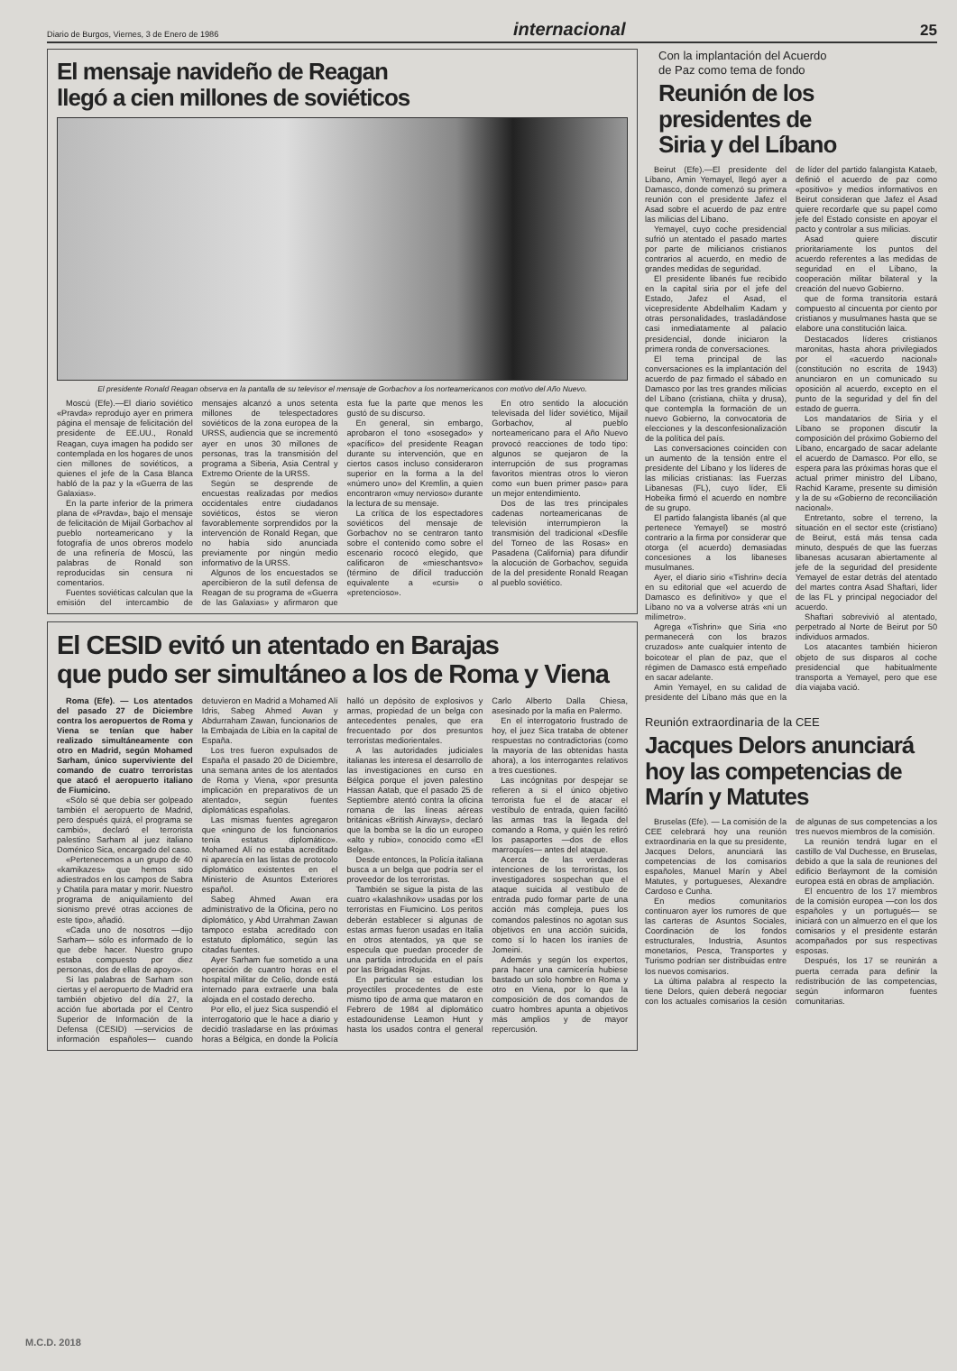Diario de Burgos, Viernes, 3 de Enero de 1986 internacional 25
El mensaje navideño de Reagan
llegó a cien millones de soviéticos
El presidente Ronald Reagan observa en la pantalla de su televisor el mensaje de Gorbachov a los norteamericanos con motivo del Año Nuevo.
Moscú (Efe).—El diario soviético «Pravda» reprodujo ayer en primera página el mensaje de felicitación del presidente de EE.UU., Ronald Reagan, cuya imagen ha podido ser contemplada en los hogares de unos cien millones de soviéticos, a quienes el jefe de la Casa Blanca habló de la paz y la «Guerra de las Galaxias».
En la parte inferior de la primera plana de «Pravda», bajo el mensaje de felicitación de Mijail Gorbachov al pueblo norteamericano y la fotografía de unos obreros modelo de una refinería de Moscú, las palabras de Ronald son reproducidas sin censura ni comentarios.
Fuentes soviéticas calculan que la emisión del intercambio de mensajes alcanzó a unos setenta millones de telespectadores soviéticos de la zona europea de la URSS, audiencia que se incrementó ayer en unos 30 millones de personas, tras la transmisión del programa a Siberia, Asia Central y Extremo Oriente de la URSS.
Según se desprende de encuestas realizadas por medios occidentales entre ciudadanos soviéticos, éstos se vieron favorablemente sorprendidos por la intervención de Ronald Regan, que no había sido anunciada previamente por ningún medio informativo de la URSS.
Algunos de los encuestados se apercibieron de la sutil defensa de Reagan de su programa de «Guerra de las Galaxias» y afirmaron que esta fue la parte que menos les gustó de su discurso.
En general, sin embargo, aprobaron el tono «sosegado» y «pacífico» del presidente Reagan durante su intervención, que en ciertos casos incluso consideraron superior en la forma a la del «número uno» del Kremlin, a quien encontraron «muy nervioso» durante la lectura de su mensaje.
La crítica de los espectadores soviéticos del mensaje de Gorbachov no se centraron tanto sobre el contenido como sobre el escenario rococó elegido, que calificaron de «mieschantsvo» (término de difícil traducción equivalente a «cursi» o «pretencioso».
En otro sentido la alocución televisada del líder soviético, Mijail Gorbachov, al pueblo norteamericano para el Año Nuevo provocó reacciones de todo tipo: algunos se quejaron de la interrupción de sus programas favoritos mientras otros lo vieron como «un buen primer paso» para un mejor entendimiento.
Dos de las tres principales cadenas norteamericanas de televisión interrumpieron la transmisión del tradicional «Desfile del Torneo de las Rosas» en Pasadena (California) para difundir la alocución de Gorbachov, seguida de la del presidente Ronald Reagan al pueblo soviético.
El CESID evitó un atentado en Barajas
que pudo ser simultáneo a los de Roma y Viena
Roma (Efe). — Los atentados del pasado 27 de Diciembre contra los aeropuertos de Roma y Viena se tenían que haber realizado simultáneamente con otro en Madrid, según Mohamed Sarham, único superviviente del comando de cuatro terroristas que atacó el aeropuerto italiano de Fiumicino.
«Sólo sé que debía ser golpeado también el aeropuerto de Madrid, pero después quizá, el programa se cambió», declaró el terrorista palestino Sarham al juez italiano Doménico Sica, encargado del caso.
«Pertenecemos a un grupo de 40 «kamikazes» que hemos sido adiestrados en los campos de Sabra y Chatila para matar y morir. Nuestro programa de aniquilamiento del sionismo prevé otras acciones de este tipo», añadió.
«Cada uno de nosotros —dijo Sarham— sólo es informado de lo que debe hacer. Nuestro grupo estaba compuesto por diez personas, dos de ellas de apoyo».
Si las palabras de Sarham son ciertas y el aeropuerto de Madrid era también objetivo del día 27, la acción fue abortada por el Centro Superior de Información de la Defensa (CESID) —servicios de información españoles— cuando detuvieron en Madrid a Mohamed Alí Idris, Sabeg Ahmed Awan y Abdurraham Zawan, funcionarios de la Embajada de Libia en la capital de España.
Los tres fueron expulsados de España el pasado 20 de Diciembre, una semana antes de los atentados de Roma y Viena, «por presunta implicación en preparativos de un atentado», según fuentes diplomáticas españolas.
Las mismas fuentes agregaron que «ninguno de los funcionarios tenía estatus diplomático». Mohamed Alí no estaba acreditado ni aparecía en las listas de protocolo diplomático existentes en el Ministerio de Asuntos Exteriores español.
Sabeg Ahmed Awan era administrativo de la Oficina, pero no diplomático, y Abd Urrahman Zawan tampoco estaba acreditado con estatuto diplomático, según las citadas fuentes.
Ayer Sarham fue sometido a una operación de cuantro horas en el hospital militar de Celio, donde está internado para extraerle una bala alojada en el costado derecho.
Por ello, el juez Sica suspendió el interrogatorio que le hace a diario y decidió trasladarse en las próximas horas a Bélgica, en donde la Policía halló un depósito de explosivos y armas, propiedad de un belga con antecedentes penales, que era frecuentado por dos presuntos terroristas mediorientales.
A las autoridades judiciales italianas les interesa el desarrollo de las investigaciones en curso en Bélgica porque el joven palestino Hassan Aatab, que el pasado 25 de Septiembre atentó contra la oficina romana de las líneas aéreas británicas «British Airways», declaró que la bomba se la dio un europeo «alto y rubio», conocido como «El Belga».
Desde entonces, la Policía italiana busca a un belga que podría ser el proveedor de los terroristas.
También se sigue la pista de las cuatro «kalashnikov» usadas por los terroristas en Fiumicino. Los peritos deberán establecer si algunas de estas armas fueron usadas en Italia en otros atentados, ya que se especula que puedan proceder de una partida introducida en el país por las Brigadas Rojas.
En particular se estudian los proyectiles procedentes de este mismo tipo de arma que mataron en Febrero de 1984 al diplomático estadounidense Leamon Hunt y hasta los usados contra el general Carlo Alberto Dalla Chiesa, asesinado por la mafia en Palermo.
En el interrogatorio frustrado de hoy, el juez Sica trataba de obtener respuestas no contradictorias (como la mayoría de las obtenidas hasta ahora), a los interrogantes relativos a tres cuestiones.
Las incógnitas por despejar se refieren a si el único objetivo terrorista fue el de atacar el vestíbulo de entrada, quien facilitó las armas tras la llegada del comando a Roma, y quién les retiró los pasaportes —dos de ellos marroquíes— antes del ataque.
Acerca de las verdaderas intenciones de los terroristas, los investigadores sospechan que el ataque suicida al vestíbulo de entrada pudo formar parte de una acción más compleja, pues los comandos palestinos no agotan sus objetivos en una acción suicida, como sí lo hacen los iraníes de Jomeini.
Además y según los expertos, para hacer una carnicería hubiese bastado un solo hombre en Roma y otro en Viena, por lo que la composición de dos comandos de cuatro hombres apunta a objetivos más amplios y de mayor repercusión.
Con la implantación del Acuerdo
de Paz como tema de fondo
Reunión de los presidentes de
Siria y del Líbano
Beirut (Efe).—El presidente del Líbano, Amin Yemayel, llegó ayer a Damasco, donde comenzó su primera reunión con el presidente Jafez el Asad sobre el acuerdo de paz entre las milicias del Líbano.
Yemayel, cuyo coche presidencial sufrió un atentado el pasado martes por parte de milicianos cristianos contrarios al acuerdo, en medio de grandes medidas de seguridad.
El presidente libanés fue recibido en la capital siria por el jefe del Estado, Jafez el Asad, el vicepresidente Abdelhalim Kadam y otras personalidades, trasladándose casi inmediatamente al palacio presidencial, donde iniciaron la primera ronda de conversaciones.
El tema principal de las conversaciones es la implantación del acuerdo de paz firmado el sábado en Damasco por las tres grandes milicias del Líbano (cristiana, chiíta y drusa), que contempla la formación de un nuevo Gobierno, la convocatoria de elecciones y la desconfesionalización de la política del país.
Las conversaciones coinciden con un aumento de la tensión entre el presidente del Líbano y los líderes de las milicias cristianas: las Fuerzas Libanesas (FL), cuyo líder, Eli Hobeika firmó el acuerdo en nombre de su grupo.
El partido falangista libanés (al que pertenece Yemayel) se mostró contrario a la firma por considerar que otorga (el acuerdo) demasiadas concesiones a los libaneses musulmanes.
Ayer, el diario sirio «Tishrin» decía en su editorial que «el acuerdo de Damasco es definitivo» y que el Líbano no va a volverse atrás «ni un milímetro».
Agrega «Tishrin» que Siria «no permanecerá con los brazos cruzados» ante cualquier intento de boicotear el plan de paz, que el régimen de Damasco está empeñado en sacar adelante.
Amin Yemayel, en su calidad de presidente del Líbano más que en la de líder del partido falangista Kataeb, definió el acuerdo de paz como «positivo» y medios informativos en Beirut consideran que Jafez el Asad quiere recordarle que su papel como jefe del Estado consiste en apoyar el pacto y controlar a sus milicias.
Asad quiere discutir prioritariamente los puntos del acuerdo referentes a las medidas de seguridad en el Líbano, la cooperación militar bilateral y la creación del nuevo Gobierno.
que de forma transitoria estará compuesto al cincuenta por ciento por cristianos y musulmanes hasta que se elabore una constitución laica.
Destacados líderes cristianos maronitas, hasta ahora privilegiados por el «acuerdo nacional» (constitución no escrita de 1943) anunciaron en un comunicado su oposición al acuerdo, excepto en el punto de la seguridad y del fin del estado de guerra.
Los mandatarios de Siria y el Líbano se proponen discutir la composición del próximo Gobierno del Líbano, encargado de sacar adelante el acuerdo de Damasco. Por ello, se espera para las próximas horas que el actual primer ministro del Líbano, Rachid Karame, presente su dimisión y la de su «Gobierno de reconciliación nacional».
Entretanto, sobre el terreno, la situación en el sector este (cristiano) de Beirut, está más tensa cada minuto, después de que las fuerzas libanesas acusaran abiertamente al jefe de la seguridad del presidente Yemayel de estar detrás del atentado del martes contra Asad Shaftari, lider de las FL y principal negociador del acuerdo.
Shaftari sobrevivió al atentado, perpetrado al Norte de Beirut por 50 individuos armados.
Los atacantes también hicieron objeto de sus disparos al coche presidencial que habitualmente transporta a Yemayel, pero que ese día viajaba vació.
Reunión extraordinaria de la CEE
Jacques Delors anunciará hoy las competencias de Marín y Matutes
Bruselas (Efe). — La comisión de la CEE celebrará hoy una reunión extraordinaria en la que su presidente, Jacques Delors, anunciará las competencias de los comisarios españoles, Manuel Marín y Abel Matutes, y portugueses, Alexandre Cardoso e Cunha.
En medios comunitarios continuaron ayer los rumores de que las carteras de Asuntos Sociales, Coordinación de los fondos estructurales, Industria, Asuntos monetarios, Pesca, Transportes y Turismo podrían ser distribuidas entre los nuevos comisarios.
La última palabra al respecto la tiene Delors, quien deberá negociar con los actuales comisarios la cesión de algunas de sus competencias a los tres nuevos miembros de la comisión.
La reunión tendrá lugar en el castillo de Val Duchesse, en Bruselas, debido a que la sala de reuniones del edificio Berlaymont de la comisión europea está en obras de ampliación.
El encuentro de los 17 miembros de la comisión europea —con los dos españoles y un portugués— se iniciará con un almuerzo en el que los comisarios y el presidente estarán acompañados por sus respectivas esposas.
Después, los 17 se reunirán a puerta cerrada para definir la redistribución de las competencias, según informaron fuentes comunitarias.
M.C.D. 2018